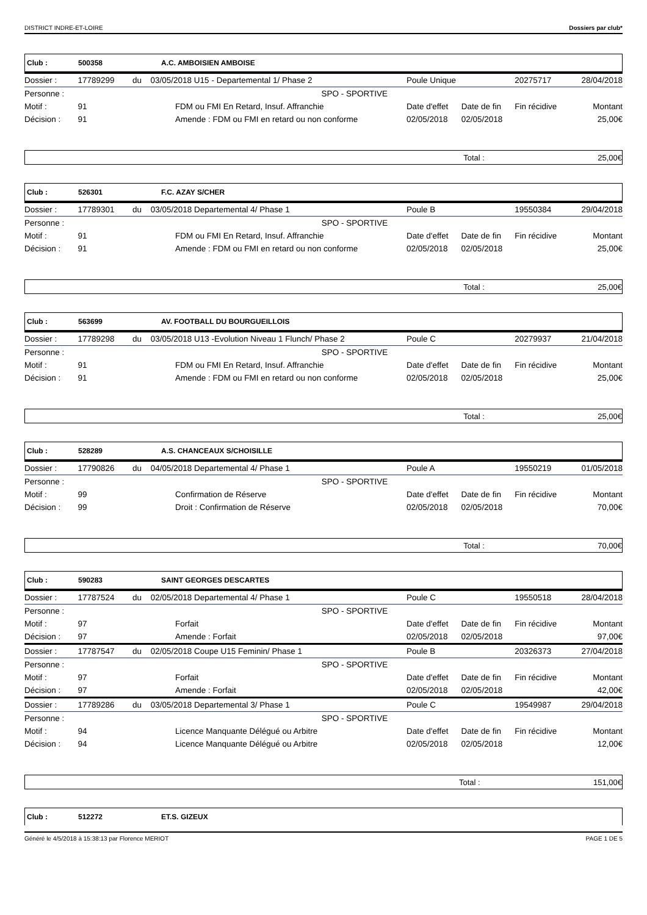DISTRICT INDRE-ET-LOIRE Dossiers par club*
Club : 500358 A.C. AMBOISIEN AMBOISE
| Dossier : | 17789299 | du | 03/05/2018 U15 - Departemental 1/ Phase 2 | Poule Unique | | 20275717 | 28/04/2018 |
| Personne : | | | SPO - SPORTIVE | | | | |
| Motif : | 91 | FDM ou FMI En Retard, Insuf. Affranchie | | Date d'effet | Date de fin | Fin récidive | Montant |
| Décision : | 91 | Amende : FDM ou FMI en retard ou non conforme | | 02/05/2018 | 02/05/2018 | | 25,00€ |
Total : 25,00€
Club : 526301 F.C. AZAY S/CHER
| Dossier : | 17789301 | du | 03/05/2018 Departemental 4/ Phase 1 | Poule B | | 19550384 | 29/04/2018 |
| Personne : | | | SPO - SPORTIVE | | | | |
| Motif : | 91 | FDM ou FMI En Retard, Insuf. Affranchie | | Date d'effet | Date de fin | Fin récidive | Montant |
| Décision : | 91 | Amende : FDM ou FMI en retard ou non conforme | | 02/05/2018 | 02/05/2018 | | 25,00€ |
Total : 25,00€
Club : 563699 AV. FOOTBALL DU BOURGUEILLOIS
| Dossier : | 17789298 | du | 03/05/2018 U13 -Evolution Niveau 1 Flunch/ Phase 2 | Poule C | | 20279937 | 21/04/2018 |
| Personne : | | | SPO - SPORTIVE | | | | |
| Motif : | 91 | FDM ou FMI En Retard, Insuf. Affranchie | | Date d'effet | Date de fin | Fin récidive | Montant |
| Décision : | 91 | Amende : FDM ou FMI en retard ou non conforme | | 02/05/2018 | 02/05/2018 | | 25,00€ |
Total : 25,00€
Club : 528289 A.S. CHANCEAUX S/CHOISILLE
| Dossier : | 17790826 | du | 04/05/2018 Departemental 4/ Phase 1 | Poule A | | 19550219 | 01/05/2018 |
| Personne : | | | SPO - SPORTIVE | | | | |
| Motif : | 99 | Confirmation de Réserve | | Date d'effet | Date de fin | Fin récidive | Montant |
| Décision : | 99 | Droit : Confirmation de Réserve | | 02/05/2018 | 02/05/2018 | | 70,00€ |
Total : 70,00€
Club : 590283 SAINT GEORGES DESCARTES
| Dossier : | 17787524 | du | 02/05/2018 Departemental 4/ Phase 1 | Poule C | | 19550518 | 28/04/2018 |
| Personne : | | | SPO - SPORTIVE | | | | |
| Motif : | 97 | Forfait | | Date d'effet | Date de fin | Fin récidive | Montant |
| Décision : | 97 | Amende : Forfait | | 02/05/2018 | 02/05/2018 | | 97,00€ |
| Dossier : | 17787547 | du | 02/05/2018 Coupe U15 Feminin/ Phase 1 | Poule B | | 20326373 | 27/04/2018 |
| Personne : | | | SPO - SPORTIVE | | | | |
| Motif : | 97 | Forfait | | Date d'effet | Date de fin | Fin récidive | Montant |
| Décision : | 97 | Amende : Forfait | | 02/05/2018 | 02/05/2018 | | 42,00€ |
| Dossier : | 17789286 | du | 03/05/2018 Departemental 3/ Phase 1 | Poule C | | 19549987 | 29/04/2018 |
| Personne : | | | SPO - SPORTIVE | | | | |
| Motif : | 94 | Licence Manquante Délégué ou Arbitre | | Date d'effet | Date de fin | Fin récidive | Montant |
| Décision : | 94 | Licence Manquante Délégué ou Arbitre | | 02/05/2018 | 02/05/2018 | | 12,00€ |
Total : 151,00€
Club : 512272 ET.S. GIZEUX
Généré le 4/5/2018 à 15:38:13 par Florence MERIOT PAGE 1 DE 5